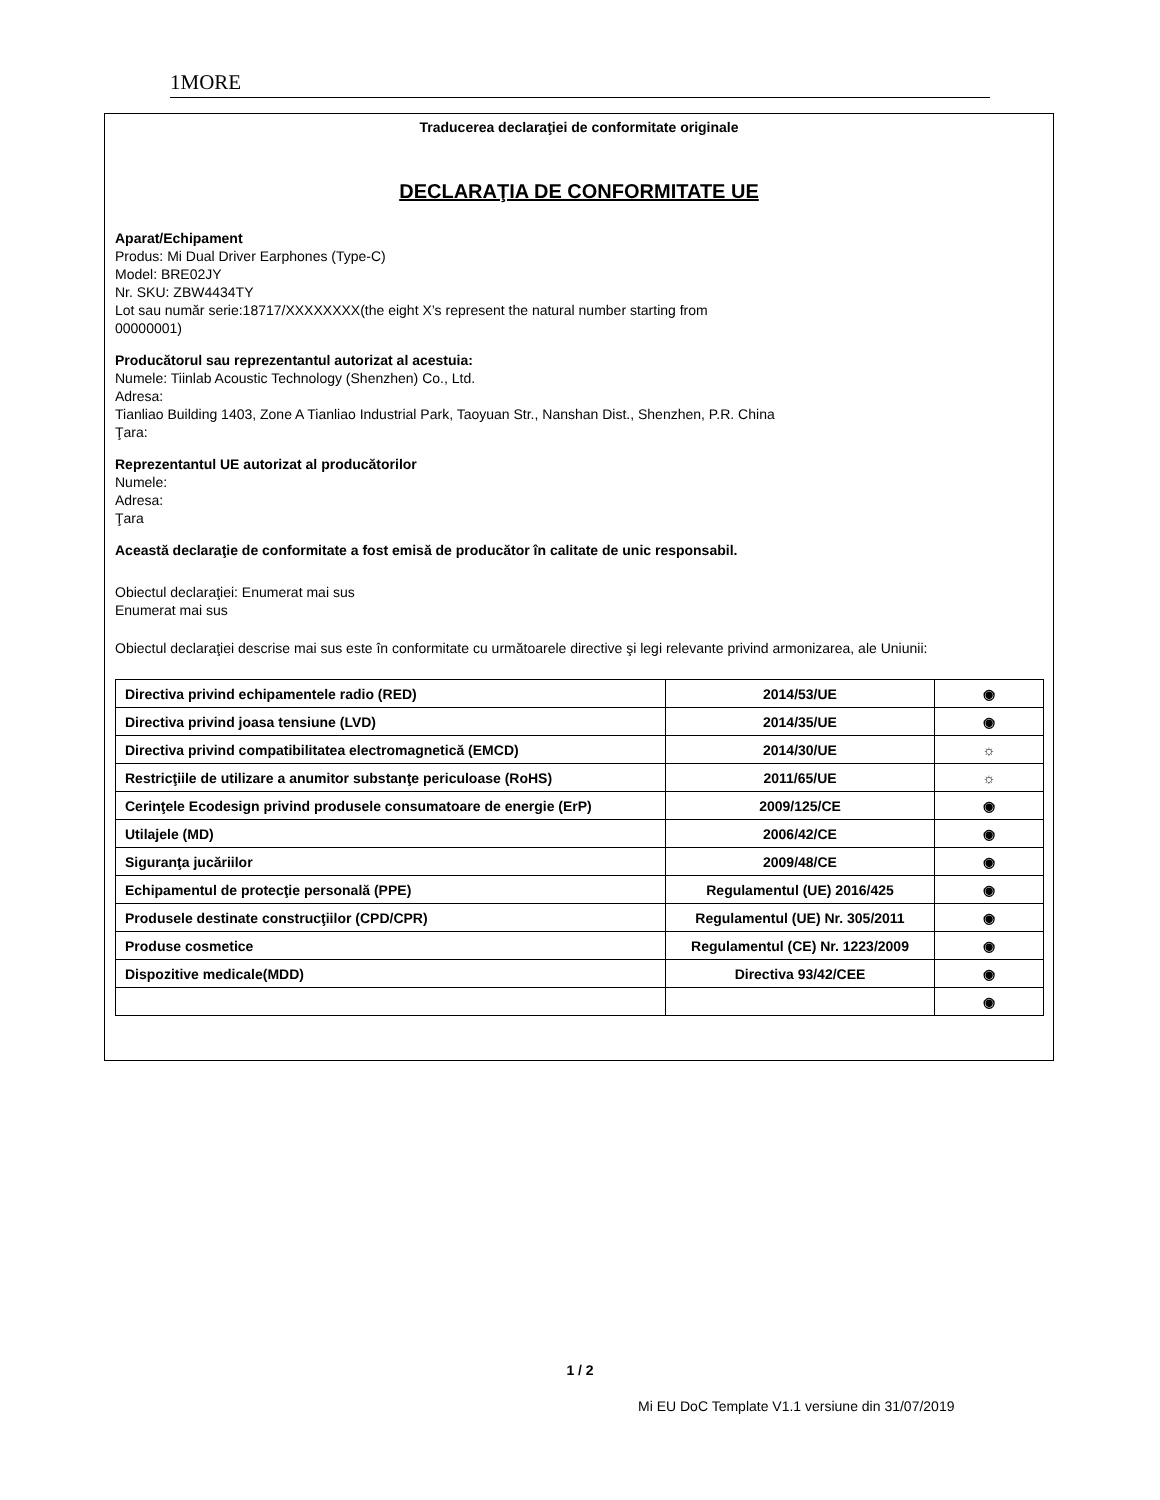1MORE
Traducerea declaraţiei de conformitate originale
DECLARAŢIA DE CONFORMITATE UE
Aparat/Echipament
Produs: Mi Dual Driver Earphones (Type-C)
Model: BRE02JY
Nr. SKU: ZBW4434TY
Lot sau număr serie:18717/XXXXXXXX(the eight X’s represent the natural number starting from
00000001)
Producătorul sau reprezentantul autorizat al acestuia:
Numele: Tiinlab Acoustic Technology (Shenzhen) Co., Ltd.
Adresa:
Tianliao Building 1403, Zone A Tianliao Industrial Park, Taoyuan Str., Nanshan Dist., Shenzhen, P.R. China
Ţara:
Reprezentantul UE autorizat al producătorilor
Numele:
Adresa:
Ţara
Această declaraţie de conformitate a fost emisă de producător în calitate de unic responsabil.
Obiectul declaraţiei: Enumerat mai sus
Enumerat mai sus
Obiectul declaraţiei descrise mai sus este în conformitate cu următoarele directive şi legi relevante privind armonizarea, ale Uniunii:
| Directiva privind echipamentele radio (RED) | 2014/53/UE | ◉ |
| Directiva privind joasa tensiune (LVD) | 2014/35/UE | ◉ |
| Directiva privind compatibilitatea electromagnetică (EMCD) | 2014/30/UE | ☼ |
| Restricţiile de utilizare a anumitor substanţe periculoase (RoHS) | 2011/65/UE | ☼ |
| Cerinţele Ecodesign privind produsele consumatoare de energie (ErP) | 2009/125/CE | ◉ |
| Utilajele (MD) | 2006/42/CE | ◉ |
| Siguranţa jucăriilor | 2009/48/CE | ◉ |
| Echipamentul de protecţie personală (PPE) | Regulamentul (UE) 2016/425 | ◉ |
| Produsele destinate construcţiilor (CPD/CPR) | Regulamentul (UE) Nr. 305/2011 | ◉ |
| Produse cosmetice | Regulamentul (CE) Nr. 1223/2009 | ◉ |
| Dispozitive medicale(MDD) | Directiva 93/42/CEE | ◉ |
| | | ◉ |
1 / 2
Mi EU DoC Template V1.1 versiune din 31/07/2019